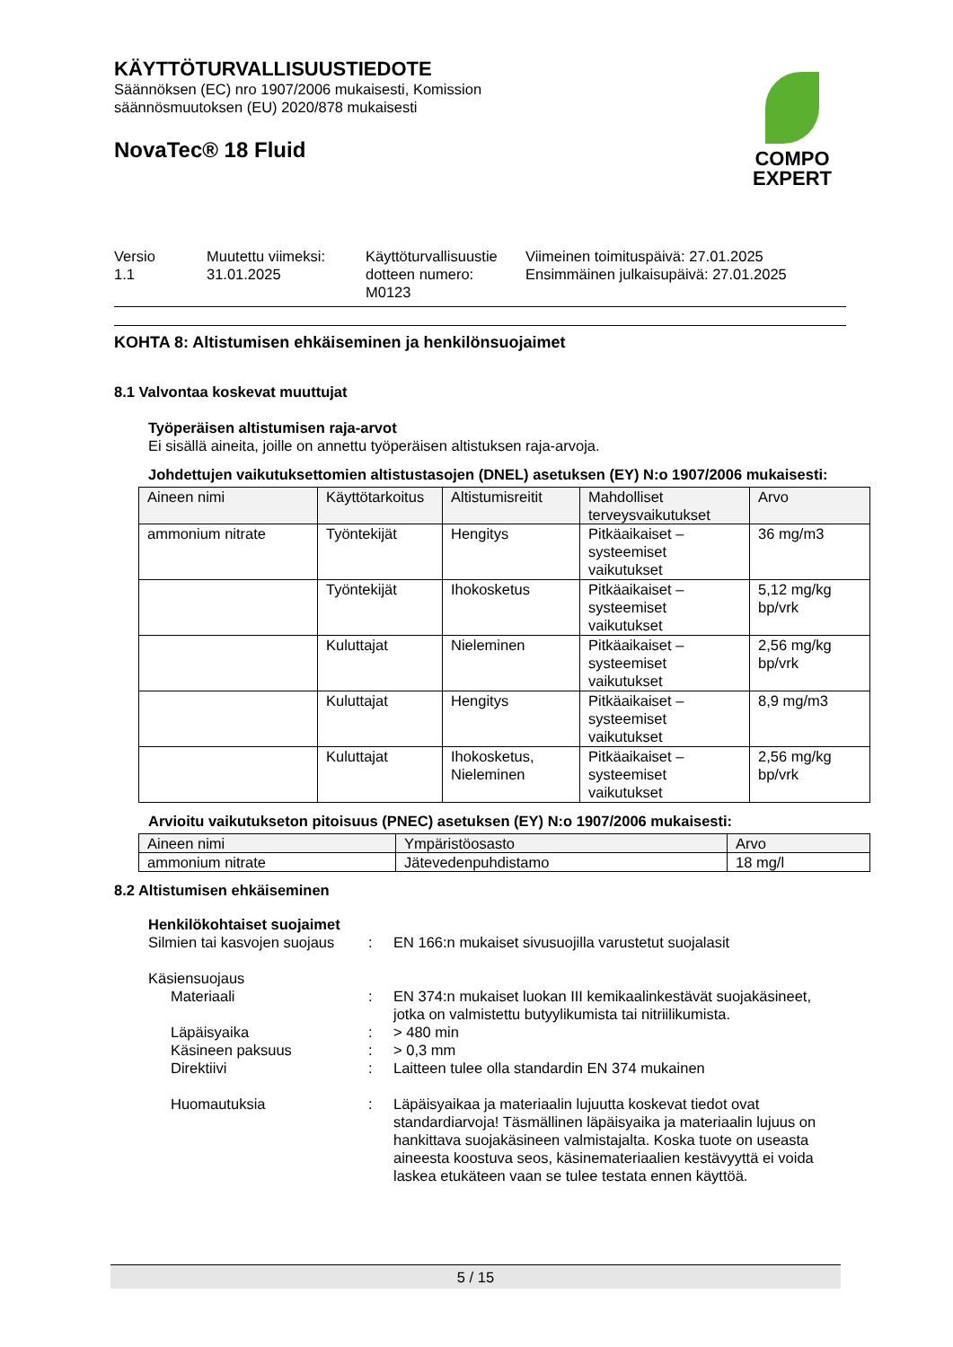KÄYTTÖTURVALLISUUSTIEDOTE
Säännöksen (EC) nro 1907/2006 mukaisesti, Komission
säännösmuutoksen (EU) 2020/878 mukaisesti
NovaTec® 18 Fluid
COMPO
EXPERT
Versio
1.1
Muutettu viimeksi:
31.01.2025
Käyttöturvallisuustie dotteen numero:
M0123
Viimeinen toimituspäivä: 27.01.2025
Ensimmäinen julkaisupäivä: 27.01.2025
KOHTA 8: Altistumisen ehkäiseminen ja henkilönsuojaimet
8.1 Valvontaa koskevat muuttujat
Työperäisen altistumisen raja-arvot
Ei sisällä aineita, joille on annettu työperäisen altistuksen raja-arvoja.
Johdettujen vaikutuksettomien altistustasojen (DNEL) asetuksen (EY) N:o 1907/2006 mukaisesti:
| Aineen nimi | Käyttötarkoitus | Altistumisreitit | Mahdolliset terveysvaikutukset | Arvo |
| --- | --- | --- | --- | --- |
| ammonium nitrate | Työntekijät | Hengitys | Pitkäaikaiset – systeemiset vaikutukset | 36 mg/m3 |
| | Työntekijät | Ihokosketus | Pitkäaikaiset – systeemiset vaikutukset | 5,12 mg/kg bp/vrk |
| | Kuluttajat | Nieleminen | Pitkäaikaiset – systeemiset vaikutukset | 2,56 mg/kg bp/vrk |
| | Kuluttajat | Hengitys | Pitkäaikaiset – systeemiset vaikutukset | 8,9 mg/m3 |
| | Kuluttajat | Ihokosketus, Nieleminen | Pitkäaikaiset – systeemiset vaikutukset | 2,56 mg/kg bp/vrk |
Arvioitu vaikutukseton pitoisuus (PNEC) asetuksen (EY) N:o 1907/2006 mukaisesti:
| Aineen nimi | Ympäristöosasto | Arvo |
| --- | --- | --- |
| ammonium nitrate | Jätevedenpuhdistamo | 18 mg/l |
8.2 Altistumisen ehkäiseminen
Henkilökohtaiset suojaimet
Silmien tai kasvojen suojaus
: EN 166:n mukaiset sivusuojilla varustetut suojalasit
Käsiensuojaus
Materiaali : EN 374:n mukaiset luokan III kemikaalinkestävät suojakäsineet, jotka on valmistettu butyylikumista tai nitriilikumista.
Läpäisyaika : > 480 min
Käsineen paksuus : > 0,3 mm
Direktiivi : Laitteen tulee olla standardin EN 374 mukainen
Huomautuksia : Läpäisyaikaa ja materiaalin lujuutta koskevat tiedot ovat standardiarvoja! Täsmällinen läpäisyaika ja materiaalin lujuus on hankittava suojakäsineen valmistajalta. Koska tuote on useasta aineesta koostuva seos, käsinemateriaalien kestävyyttä ei voida laskea etukäteen vaan se tulee testata ennen käyttöä.
5 / 15